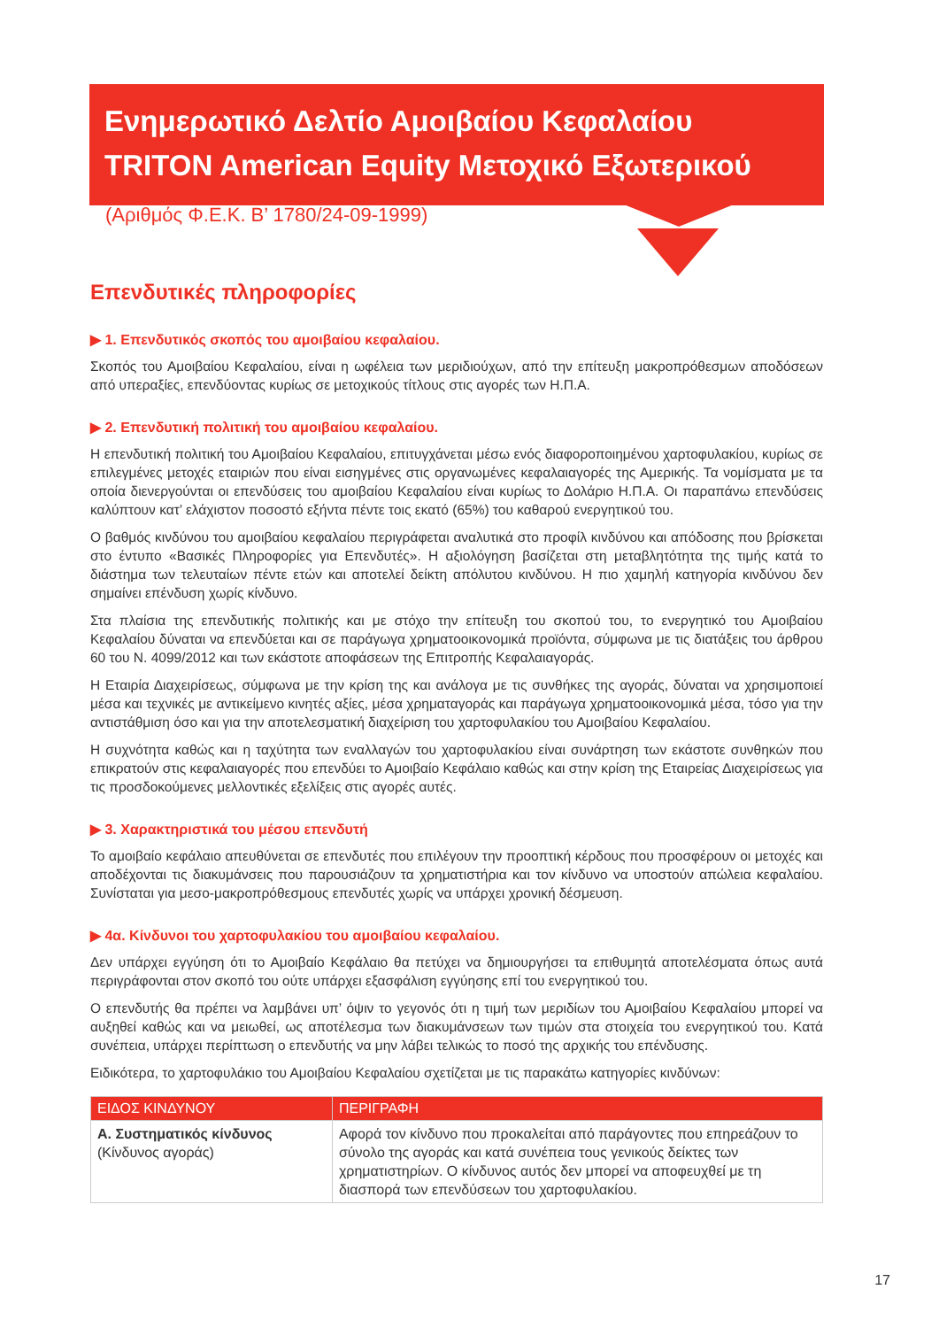Ενημερωτικό Δελτίο Αμοιβαίου Κεφαλαίου
TRITON American Equity Μετοχικό Εξωτερικού
(Αριθμός Φ.Ε.Κ. Β’ 1780/24-09-1999)
Επενδυτικές πληροφορίες
▶ 1. Επενδυτικός σκοπός του αμοιβαίου κεφαλαίου.
Σκοπός του Αμοιβαίου Κεφαλαίου, είναι η ωφέλεια των μεριδιούχων, από την επίτευξη μακροπρόθεσμων αποδόσεων από υπεραξίες, επενδύοντας κυρίως σε μετοχικούς τίτλους στις αγορές των Η.Π.Α.
▶ 2. Επενδυτική πολιτική του αμοιβαίου κεφαλαίου.
Η επενδυτική πολιτική του Αμοιβαίου Κεφαλαίου, επιτυγχάνεται μέσω ενός διαφοροποιημένου χαρτοφυλακίου, κυρίως σε επιλεγμένες μετοχές εταιριών που είναι εισηγμένες στις οργανωμένες κεφαλαιαγορές της Αμερικής. Τα νομίσματα με τα οποία διενεργούνται οι επενδύσεις του αμοιβαίου Κεφαλαίου είναι κυρίως το Δολάριο Η.Π.Α. Οι παραπάνω επενδύσεις καλύπτουν κατ’ ελάχιστον ποσοστό εξήντα πέντε τοις εκατό (65%) του καθαρού ενεργητικού του.
Ο βαθμός κινδύνου του αμοιβαίου κεφαλαίου περιγράφεται αναλυτικά στο προφίλ κινδύνου και απόδοσης που βρίσκεται στο έντυπο «Βασικές Πληροφορίες για Επενδυτές». Η αξιολόγηση βασίζεται στη μεταβλητότητα της τιμής κατά το διάστημα των τελευταίων πέντε ετών και αποτελεί δείκτη απόλυτου κινδύνου. Η πιο χαμηλή κατηγορία κινδύνου δεν σημαίνει επένδυση χωρίς κίνδυνο.
Στα πλαίσια της επενδυτικής πολιτικής και με στόχο την επίτευξη του σκοπού του, το ενεργητικό του Αμοιβαίου Κεφαλαίου δύναται να επενδύεται και σε παράγωγα χρηματοοικονομικά προϊόντα, σύμφωνα με τις διατάξεις του άρθρου 60 του Ν. 4099/2012 και των εκάστοτε αποφάσεων της Επιτροπής Κεφαλαιαγοράς.
Η Εταιρία Διαχειρίσεως, σύμφωνα με την κρίση της και ανάλογα με τις συνθήκες της αγοράς, δύναται να χρησιμοποιεί μέσα και τεχνικές με αντικείμενο κινητές αξίες, μέσα χρηματαγοράς και παράγωγα χρηματοοικονομικά μέσα, τόσο για την αντιστάθμιση όσο και για την αποτελεσματική διαχείριση του χαρτοφυλακίου του Αμοιβαίου Κεφαλαίου.
Η συχνότητα καθώς και η ταχύτητα των εναλλαγών του χαρτοφυλακίου είναι συνάρτηση των εκάστοτε συνθηκών που επικρατούν στις κεφαλαιαγορές που επενδύει το Αμοιβαίο Κεφάλαιο καθώς και στην κρίση της Εταιρείας Διαχειρίσεως για τις προσδοκούμενες μελλοντικές εξελίξεις στις αγορές αυτές.
▶ 3. Χαρακτηριστικά του μέσου επενδυτή
Το αμοιβαίο κεφάλαιο απευθύνεται σε επενδυτές που επιλέγουν την προοπτική κέρδους που προσφέρουν οι μετοχές και αποδέχονται τις διακυμάνσεις που παρουσιάζουν τα χρηματιστήρια και τον κίνδυνο να υποστούν απώλεια κεφαλαίου. Συνίσταται για μεσο-μακροπρόθεσμους επενδυτές χωρίς να υπάρχει χρονική δέσμευση.
▶ 4α. Κίνδυνοι του χαρτοφυλακίου του αμοιβαίου κεφαλαίου.
Δεν υπάρχει εγγύηση ότι το Αμοιβαίο Κεφάλαιο θα πετύχει να δημιουργήσει τα επιθυμητά αποτελέσματα όπως αυτά περιγράφονται στον σκοπό του ούτε υπάρχει εξασφάλιση εγγύησης επί του ενεργητικού του.
Ο επενδυτής θα πρέπει να λαμβάνει υπ’ όψιν το γεγονός ότι η τιμή των μεριδίων του Αμοιβαίου Κεφαλαίου μπορεί να αυξηθεί καθώς και να μειωθεί, ως αποτέλεσμα των διακυμάνσεων των τιμών στα στοιχεία του ενεργητικού του. Κατά συνέπεια, υπάρχει περίπτωση ο επενδυτής να μην λάβει τελικώς το ποσό της αρχικής του επένδυσης.
Ειδικότερα, το χαρτοφυλάκιο του Αμοιβαίου Κεφαλαίου σχετίζεται με τις παρακάτω κατηγορίες κινδύνων:
| ΕΙΔΟΣ ΚΙΝΔΥΝΟΥ | ΠΕΡΙΓΡΑΦΗ |
| --- | --- |
| Α. Συστηματικός κίνδυνος (Κίνδυνος αγοράς) | Αφορά τον κίνδυνο που προκαλείται από παράγοντες που επηρεάζουν το σύνολο της αγοράς και κατά συνέπεια τους γενικούς δείκτες των χρηματιστηρίων. Ο κίνδυνος αυτός δεν μπορεί να αποφευχθεί με τη διασπορά των επενδύσεων του χαρτοφυλακίου. |
17